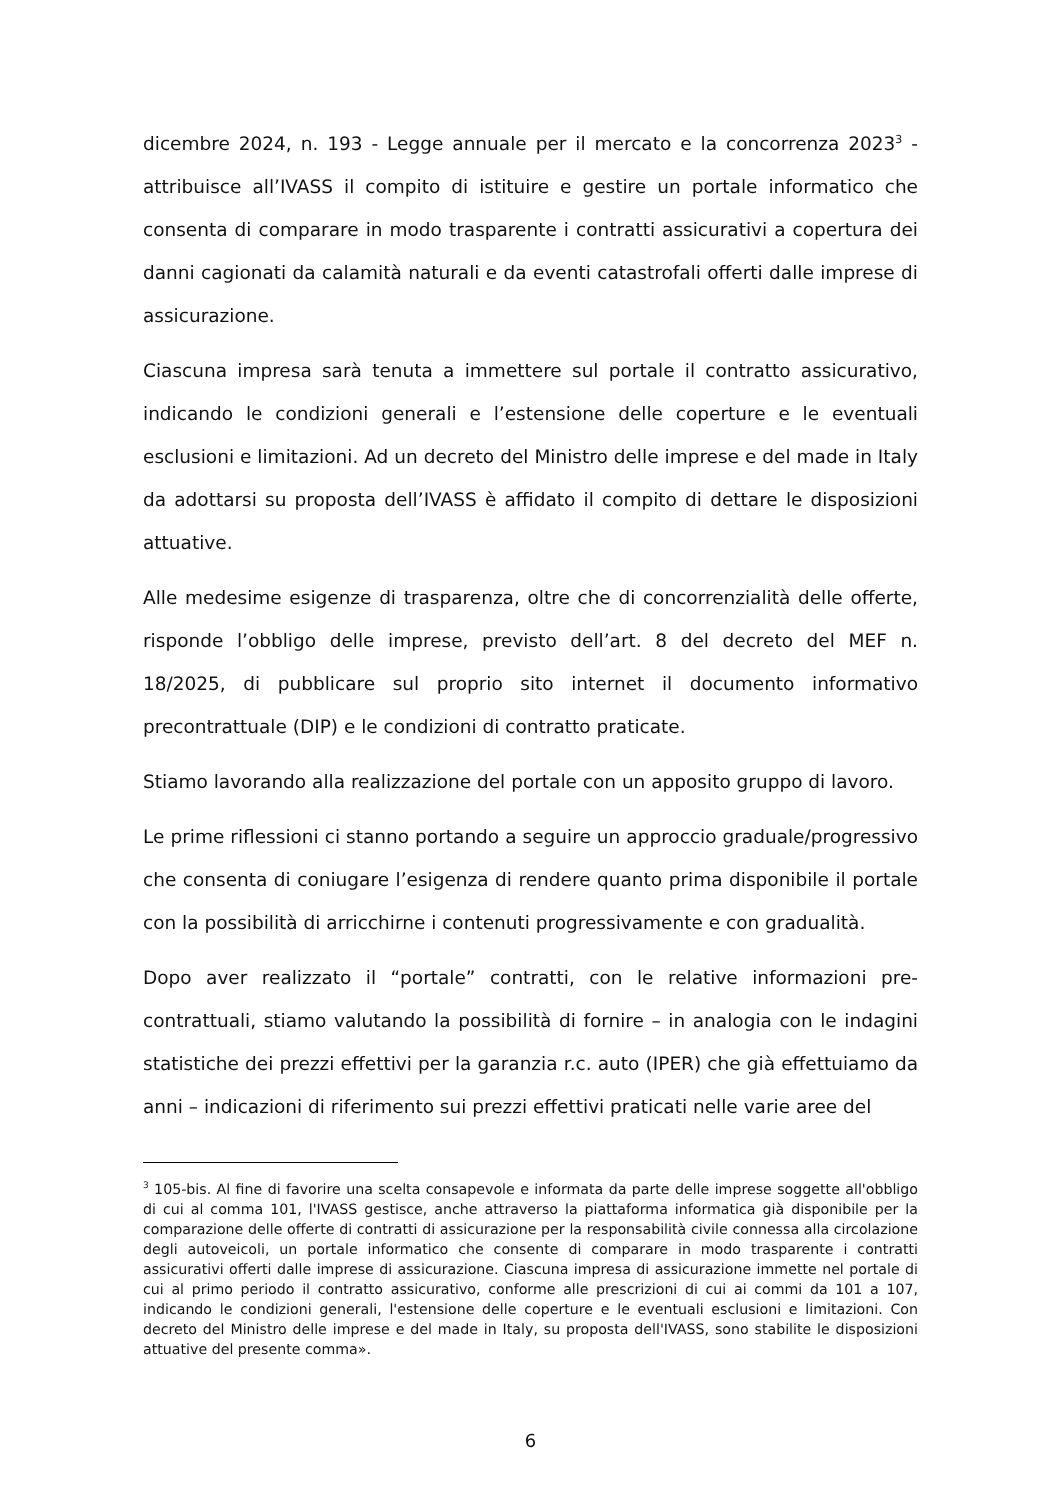dicembre 2024, n. 193 - Legge annuale per il mercato e la concorrenza 2023<sup>3</sup> - attribuisce all’IVASS il compito di istituire e gestire un portale informatico che consenta di comparare in modo trasparente i contratti assicurativi a copertura dei danni cagionati da calamità naturali e da eventi catastrofali offerti dalle imprese di assicurazione.
Ciascuna impresa sarà tenuta a immettere sul portale il contratto assicurativo, indicando le condizioni generali e l’estensione delle coperture e le eventuali esclusioni e limitazioni. Ad un decreto del Ministro delle imprese e del made in Italy da adottarsi su proposta dell’IVASS è affidato il compito di dettare le disposizioni attuative.
Alle medesime esigenze di trasparenza, oltre che di concorrenzialità delle offerte, risponde l’obbligo delle imprese, previsto dell’art. 8 del decreto del MEF n. 18/2025, di pubblicare sul proprio sito internet il documento informativo precontrattuale (DIP) e le condizioni di contratto praticate.
Stiamo lavorando alla realizzazione del portale con un apposito gruppo di lavoro.
Le prime riflessioni ci stanno portando a seguire un approccio graduale/progressivo che consenta di coniugare l’esigenza di rendere quanto prima disponibile il portale con la possibilità di arricchirne i contenuti progressivamente e con gradualità.
Dopo aver realizzato il “portale” contratti, con le relative informazioni pre-contrattuali, stiamo valutando la possibilità di fornire – in analogia con le indagini statistiche dei prezzi effettivi per la garanzia r.c. auto (IPER) che già effettuiamo da anni – indicazioni di riferimento sui prezzi effettivi praticati nelle varie aree del
<sup>3</sup> 105-bis. Al fine di favorire una scelta consapevole e informata da parte delle imprese soggette all'obbligo di cui al comma 101, l'IVASS gestisce, anche attraverso la piattaforma informatica già disponibile per la comparazione delle offerte di contratti di assicurazione per la responsabilità civile connessa alla circolazione degli autoveicoli, un portale informatico che consente di comparare in modo trasparente i contratti assicurativi offerti dalle imprese di assicurazione. Ciascuna impresa di assicurazione immette nel portale di cui al primo periodo il contratto assicurativo, conforme alle prescrizioni di cui ai commi da 101 a 107, indicando le condizioni generali, l'estensione delle coperture e le eventuali esclusioni e limitazioni. Con decreto del Ministro delle imprese e del made in Italy, su proposta dell'IVASS, sono stabilite le disposizioni attuative del presente comma».
6